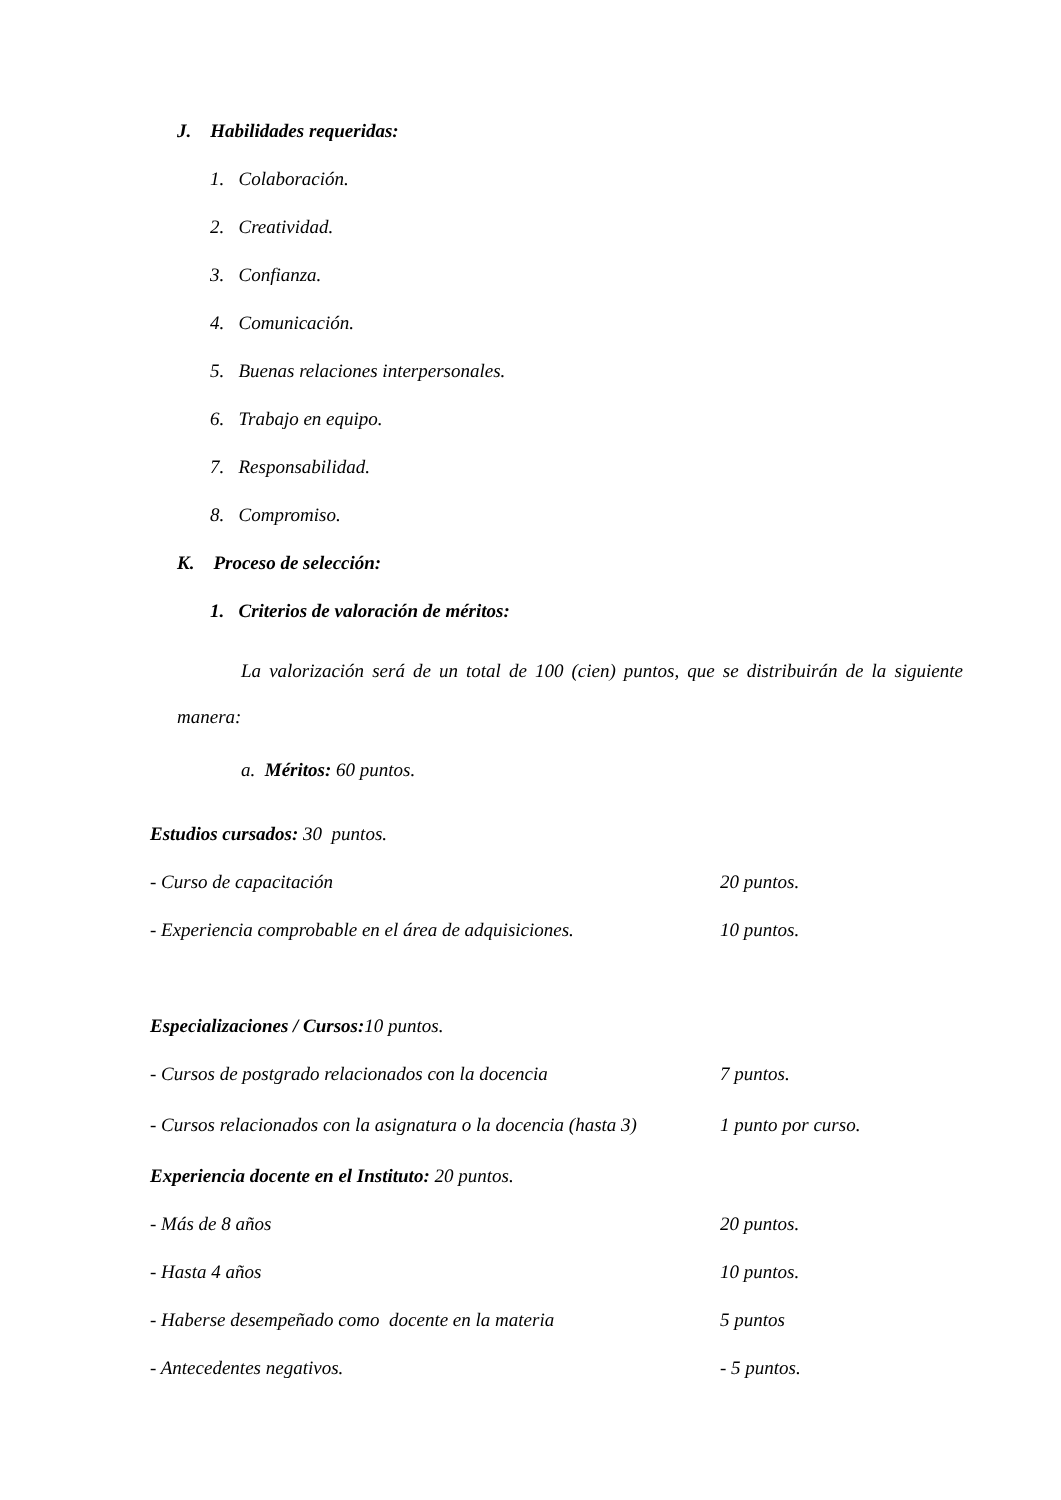J. Habilidades requeridas:
1. Colaboración.
2. Creatividad.
3. Confianza.
4. Comunicación.
5. Buenas relaciones interpersonales.
6. Trabajo en equipo.
7. Responsabilidad.
8. Compromiso.
K. Proceso de selección:
1. Criterios de valoración de méritos:
La valorización será de un total de 100 (cien) puntos, que se distribuirán de la siguiente manera:
a. Méritos: 60 puntos.
Estudios cursados: 30 puntos.
| - Curso de capacitación | 20 puntos. |
| - Experiencia comprobable en el área de adquisiciones. | 10 puntos. |
Especializaciones / Cursos: 10 puntos.
| - Cursos de postgrado relacionados con la docencia | 7 puntos. |
| - Cursos relacionados con la asignatura o la docencia (hasta 3) | 1 punto por curso. |
Experiencia docente en el Instituto: 20 puntos.
| - Más de 8 años | 20 puntos. |
| - Hasta 4 años | 10 puntos. |
| - Haberse desempeñado como docente en la materia | 5 puntos |
| - Antecedentes negativos. | - 5 puntos. |